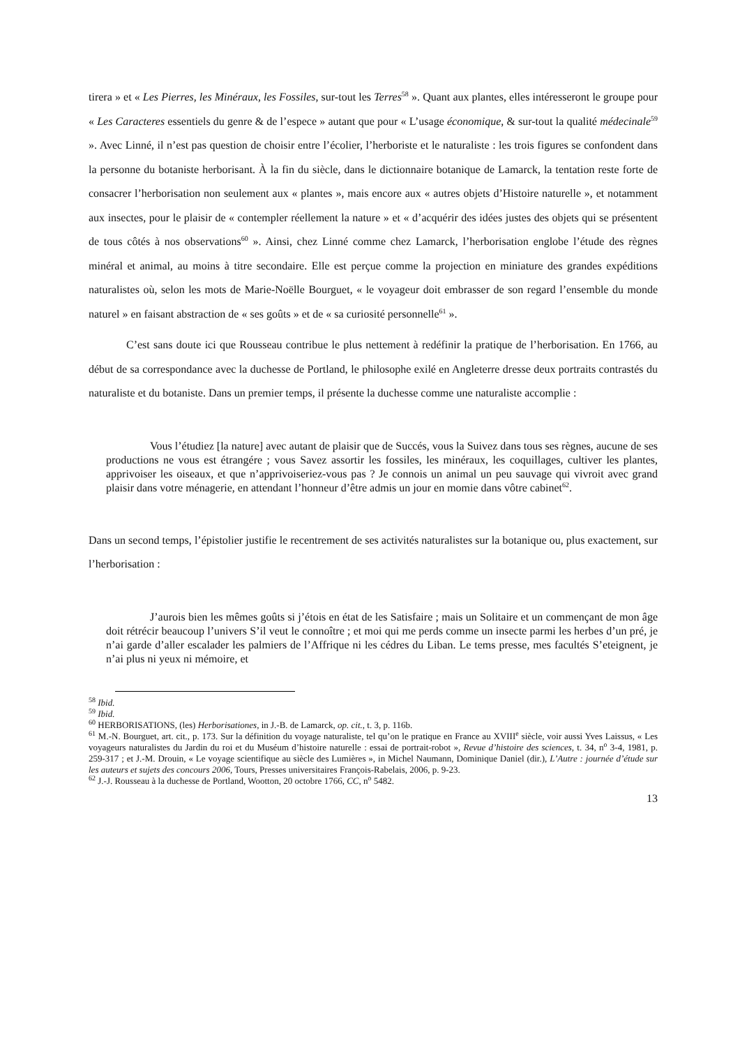tirera » et « Les Pierres, les Minéraux, les Fossiles, sur-tout les Terres<sup>58</sup> ». Quant aux plantes, elles intéresseront le groupe pour « Les Caracteres essentiels du genre & de l’espece » autant que pour « L’usage économique, & sur-tout la qualité médecinale<sup>59</sup> ». Avec Linné, il n’est pas question de choisir entre l’écolier, l’herboriste et le naturaliste : les trois figures se confondent dans la personne du botaniste herborisant. À la fin du siècle, dans le dictionnaire botanique de Lamarck, la tentation reste forte de consacrer l’herborisation non seulement aux « plantes », mais encore aux « autres objets d’Histoire naturelle », et notamment aux insectes, pour le plaisir de « contempler réellement la nature » et « d’acquérir des idées justes des objets qui se présentent de tous côtés à nos observations<sup>60</sup> ». Ainsi, chez Linné comme chez Lamarck, l’herborisation englobe l’étude des règnes minéral et animal, au moins à titre secondaire. Elle est perçue comme la projection en miniature des grandes expéditions naturalistes où, selon les mots de Marie-Noëlle Bourguet, « le voyageur doit embrasser de son regard l’ensemble du monde naturel » en faisant abstraction de « ses goûts » et de « sa curiosité personnelle<sup>61</sup> ».
C’est sans doute ici que Rousseau contribue le plus nettement à redéfinir la pratique de l’herborisation. En 1766, au début de sa correspondance avec la duchesse de Portland, le philosophe exilé en Angleterre dresse deux portraits contrastés du naturaliste et du botaniste. Dans un premier temps, il présente la duchesse comme une naturaliste accomplie :
Vous l’étudiez [la nature] avec autant de plaisir que de Succés, vous la Suivez dans tous ses règnes, aucune de ses productions ne vous est étrangére ; vous Savez assortir les fossiles, les minéraux, les coquillages, cultiver les plantes, apprivoiser les oiseaux, et que n’apprivoiseriez-vous pas ? Je connois un animal un peu sauvage qui vivroit avec grand plaisir dans votre ménagerie, en attendant l’honneur d’être admis un jour en momie dans vôtre cabinet<sup>62</sup>.
Dans un second temps, l’épistolier justifie le recentrement de ses activités naturalistes sur la botanique ou, plus exactement, sur l’herborisation :
J’aurois bien les mêmes goûts si j’étois en état de les Satisfaire ; mais un Solitaire et un commençant de mon âge doit rétrécir beaucoup l’univers S’il veut le connoître ; et moi qui me perds comme un insecte parmi les herbes d’un pré, je n’ai garde d’aller escalader les palmiers de l’Affrique ni les cédres du Liban. Le tems presse, mes facultés S’eteignent, je n’ai plus ni yeux ni mémoire, et
<sup>58</sup> Ibid.
<sup>59</sup> Ibid.
<sup>60</sup> HERBORISATIONS, (les) Herborisationes, in J.-B. de Lamarck, op. cit., t. 3, p. 116b.
<sup>61</sup> M.-N. Bourguet, art. cit., p. 173. Sur la définition du voyage naturaliste, tel qu’on le pratique en France au XVIII<sup>e</sup> siècle, voir aussi Yves Laissus, « Les voyageurs naturalistes du Jardin du roi et du Muséum d’histoire naturelle : essai de portrait-robot », Revue d’histoire des sciences, t. 34, n<sup>o</sup> 3-4, 1981, p. 259-317 ; et J.-M. Drouin, « Le voyage scientifique au siècle des Lumières », in Michel Naumann, Dominique Daniel (dir.), L’Autre : journée d’étude sur les auteurs et sujets des concours 2006, Tours, Presses universitaires François-Rabelais, 2006, p. 9-23.
<sup>62</sup> J.-J. Rousseau à la duchesse de Portland, Wootton, 20 octobre 1766, CC, n<sup>o</sup> 5482.
13